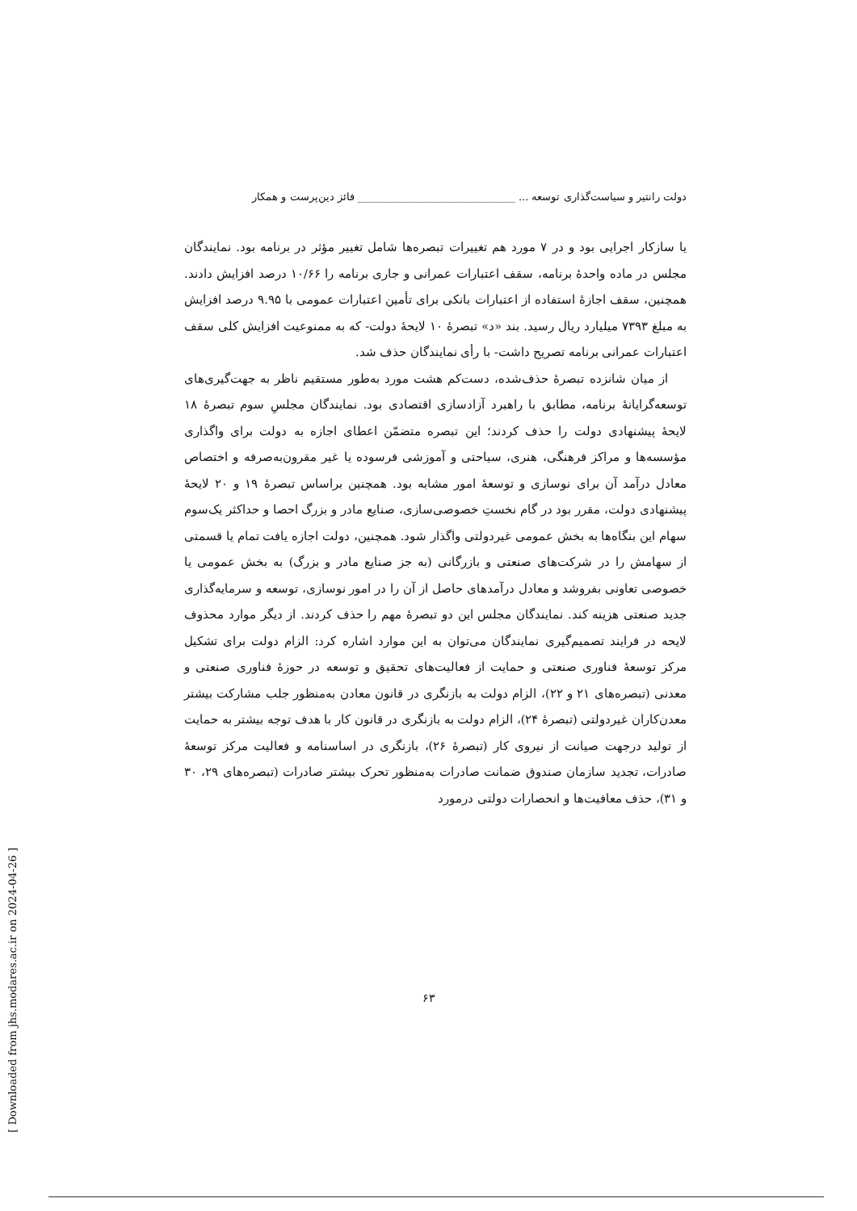دولت رانتیر و سیاست‌گذاری توسعه ... ______________________________ فائز دین‌پرست و همکار
یا سازکار اجرایی بود و در ۷ مورد هم تغییرات تبصره‌ها شامل تغییر مؤثر در برنامه بود. نمایندگان مجلس در ماده واحدهٔ برنامه، سقف اعتبارات عمرانی و جاری برنامه را ۱۰/۶۶ درصد افزایش دادند. همچنین، سقف اجازهٔ استفاده از اعتبارات بانکی برای تأمین اعتبارات عمومی با ۹.۹۵ درصد افزایش به مبلغ ۷۳۹۳ میلیارد ریال رسید. بند «د» تبصرهٔ ۱۰ لایحهٔ دولت- که به ممنوعیت افزایش کلی سقف اعتبارات عمرانی برنامه تصریح داشت- با رأی نمایندگان حذف شد.
از میان شانزده تبصرهٔ حذف‌شده، دست‌کم هشت مورد به‌طور مستقیم ناظر به جهت‌گیری‌های توسعه‌گرایانهٔ برنامه، مطابق با راهبرد آزادسازی اقتصادی بود. نمایندگان مجلسِ سوم تبصرهٔ ۱۸ لایحهٔ پیشنهادی دولت را حذف کردند؛ این تبصره متضمّن اعطای اجازه به دولت برای واگذاری مؤسسه‌ها و مراکز فرهنگی، هنری، سیاحتی و آموزشی فرسوده یا غیر مقرون‌به‌صرفه و اختصاص معادل درآمد آن برای نوسازی و توسعهٔ امور مشابه بود. همچنین براساس تبصرهٔ ۱۹ و ۲۰ لایحهٔ پیشنهادی دولت، مقرر بود در گام نخستِ خصوصی‌سازی، صنایع مادر و بزرگ احصا و حداکثر یک‌سوم سهام این بنگاه‌ها به بخش عمومی غیردولتی واگذار شود. همچنین، دولت اجازه یافت تمام یا قسمتی از سهامش را در شرکت‌های صنعتی و بازرگانی (به جز صنایع مادر و بزرگ) به بخش عمومی یا خصوصی تعاونی بفروشد و معادل درآمدهای حاصل از آن را در امور نوسازی، توسعه و سرمایه‌گذاری جدید صنعتی هزینه کند. نمایندگان مجلس این دو تبصرهٔ مهم را حذف کردند. از دیگر موارد محذوف لایحه در فرایند تصمیم‌گیری نمایندگان می‌توان به این موارد اشاره کرد: الزام دولت برای تشکیل مرکز توسعهٔ فناوری صنعتی و حمایت از فعالیت‌های تحقیق و توسعه در حوزهٔ فناوری صنعتی و معدنی (تبصره‌های ۲۱ و ۲۲)، الزام دولت به بازنگری در قانون معادن به‌منظور جلب مشارکت بیشتر معدن‌کاران غیردولتی (تبصرهٔ ۲۴)، الزام دولت به بازنگری در قانون کار با هدف توجه بیشتر به حمایت از تولید درجهت صیانت از نیروی کار (تبصرهٔ ۲۶)، بازنگری در اساسنامه و فعالیت مرکز توسعهٔ صادرات، تجدید سازمان صندوق ضمانت صادرات به‌منظور تحرک بیشتر صادرات (تبصره‌های ۲۹، ۳۰ و ۳۱)، حذف معافیت‌ها و انحصارات دولتی درمورد
۶۳
[ Downloaded from jhs.modares.ac.ir on 2024-04-26 ]